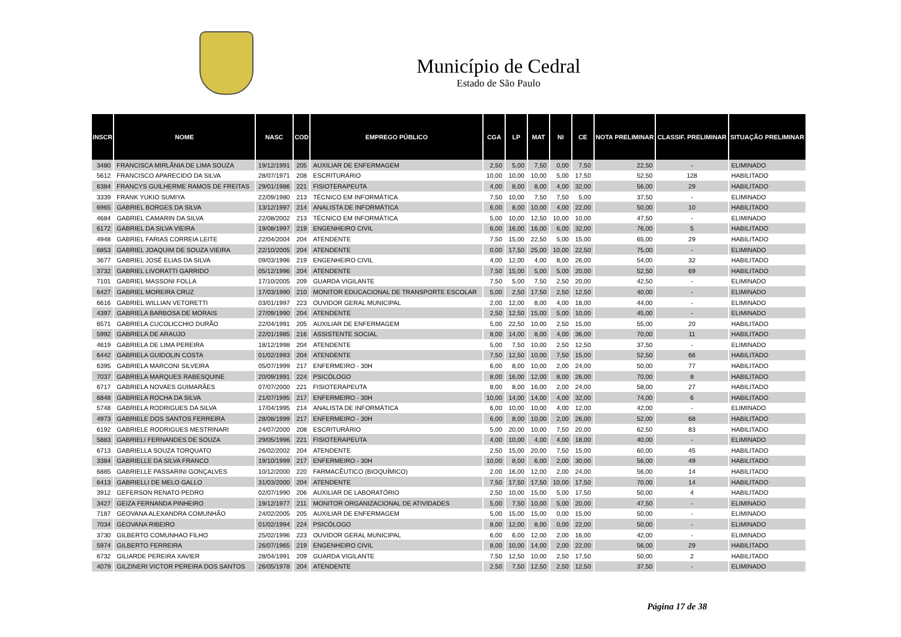Município de Cedral
Estado de São Paulo
| INSCR | NOME | NASC | COD | EMPREGO PÚBLICO | CGA | LP | MAT | NI | CE | NOTA PRELIMINAR | CLASSIF. PRELIMINAR | SITUAÇÃO PRELIMINAR |
| --- | --- | --- | --- | --- | --- | --- | --- | --- | --- | --- | --- | --- |
| 3480 | FRANCISCA MIRLÂNIA DE LIMA SOUZA | 19/12/1991 | 205 | AUXILIAR DE ENFERMAGEM | 2,50 | 5,00 | 7,50 | 0,00 | 7,50 | 22,50 | - | ELIMINADO |
| 5612 | FRANCISCO APARECIDO DA SILVA | 28/07/1971 | 208 | ESCRITURÁRIO | 10,00 | 10,00 | 10,00 | 5,00 | 17,50 | 52,50 | 128 | HABILITADO |
| 6384 | FRANCYS GUILHERME RAMOS DE FREITAS | 29/01/1986 | 221 | FISIOTERAPEUTA | 4,00 | 8,00 | 8,00 | 4,00 | 32,00 | 56,00 | 29 | HABILITADO |
| 3339 | FRANK YUKIO SUMIYA | 22/09/1980 | 213 | TÉCNICO EM INFORMÁTICA | 7,50 | 10,00 | 7,50 | 7,50 | 5,00 | 37,50 | - | ELIMINADO |
| 6965 | GABRIEL BORGES DA SILVA | 13/12/1997 | 214 | ANALISTA DE INFORMÁTICA | 6,00 | 8,00 | 10,00 | 4,00 | 22,00 | 50,00 | 10 | HABILITADO |
| 4684 | GABRIEL CAMARIN DA SILVA | 22/08/2002 | 213 | TÉCNICO EM INFORMÁTICA | 5,00 | 10,00 | 12,50 | 10,00 | 10,00 | 47,50 | - | ELIMINADO |
| 6172 | GABRIEL DA SILVA VIEIRA | 19/08/1997 | 219 | ENGENHEIRO CIVIL | 6,00 | 16,00 | 16,00 | 6,00 | 32,00 | 76,00 | 5 | HABILITADO |
| 4948 | GABRIEL FARIAS CORREIA LEITE | 22/04/2004 | 204 | ATENDENTE | 7,50 | 15,00 | 22,50 | 5,00 | 15,00 | 65,00 | 29 | HABILITADO |
| 6853 | GABRIEL JOAQUIM DE SOUZA VIEIRA | 22/10/2005 | 204 | ATENDENTE | 0,00 | 17,50 | 25,00 | 10,00 | 22,50 | 75,00 | - | ELIMINADO |
| 3677 | GABRIEL JOSÉ ELIAS DA SILVA | 09/03/1996 | 219 | ENGENHEIRO CIVIL | 4,00 | 12,00 | 4,00 | 8,00 | 26,00 | 54,00 | 32 | HABILITADO |
| 3732 | GABRIEL LIVORATTI GARRIDO | 05/12/1996 | 204 | ATENDENTE | 7,50 | 15,00 | 5,00 | 5,00 | 20,00 | 52,50 | 69 | HABILITADO |
| 7101 | GABRIEL MASSONI FOLLA | 17/10/2005 | 209 | GUARDA VIGILANTE | 7,50 | 5,00 | 7,50 | 2,50 | 20,00 | 42,50 | - | ELIMINADO |
| 6427 | GABRIEL MOREIRA CRUZ | 17/03/1990 | 210 | MONITOR EDUCACIONAL DE TRANSPORTE ESCOLAR | 5,00 | 2,50 | 17,50 | 2,50 | 12,50 | 40,00 | - | ELIMINADO |
| 6616 | GABRIEL WILLIAN VETORETTI | 03/01/1997 | 223 | OUVIDOR GERAL MUNICIPAL | 2,00 | 12,00 | 8,00 | 4,00 | 18,00 | 44,00 | - | ELIMINADO |
| 4397 | GABRIELA BARBOSA DE MORAIS | 27/09/1990 | 204 | ATENDENTE | 2,50 | 12,50 | 15,00 | 5,00 | 10,00 | 45,00 | - | ELIMINADO |
| 6571 | GABRIELA CUCOLICCHIO DURÃO | 22/04/1991 | 205 | AUXILIAR DE ENFERMAGEM | 5,00 | 22,50 | 10,00 | 2,50 | 15,00 | 55,00 | 20 | HABILITADO |
| 5992 | GABRIELA DE ARAUJO | 22/01/1985 | 216 | ASSISTENTE SOCIAL | 8,00 | 14,00 | 8,00 | 4,00 | 36,00 | 70,00 | 11 | HABILITADO |
| 4619 | GABRIELA DE LIMA PEREIRA | 18/12/1998 | 204 | ATENDENTE | 5,00 | 7,50 | 10,00 | 2,50 | 12,50 | 37,50 | - | ELIMINADO |
| 6442 | GABRIELA GUIDOLIN COSTA | 01/02/1993 | 204 | ATENDENTE | 7,50 | 12,50 | 10,00 | 7,50 | 15,00 | 52,50 | 66 | HABILITADO |
| 6395 | GABRIELA MARCONI SILVEIRA | 05/07/1999 | 217 | ENFERMEIRO - 30H | 6,00 | 8,00 | 10,00 | 2,00 | 24,00 | 50,00 | 77 | HABILITADO |
| 7037 | GABRIELA MARQUES RABESQUINE | 20/09/1991 | 224 | PSICÓLOGO | 8,00 | 16,00 | 12,00 | 8,00 | 26,00 | 70,00 | 8 | HABILITADO |
| 6717 | GABRIELA NOVAES GUIMARÃES | 07/07/2000 | 221 | FISIOTERAPEUTA | 8,00 | 8,00 | 16,00 | 2,00 | 24,00 | 58,00 | 27 | HABILITADO |
| 6848 | GABRIELA ROCHA DA SILVA | 21/07/1995 | 217 | ENFERMEIRO - 30H | 10,00 | 14,00 | 14,00 | 4,00 | 32,00 | 74,00 | 6 | HABILITADO |
| 5748 | GABRIELA RODRIGUES DA SILVA | 17/04/1995 | 214 | ANALISTA DE INFORMÁTICA | 6,00 | 10,00 | 10,00 | 4,00 | 12,00 | 42,00 | - | ELIMINADO |
| 4973 | GABRIELE DOS SANTOS FERREIRA | 28/08/1999 | 217 | ENFERMEIRO - 30H | 6,00 | 8,00 | 10,00 | 2,00 | 26,00 | 52,00 | 68 | HABILITADO |
| 6192 | GABRIELE RODRIGUES MESTRINARI | 24/07/2000 | 208 | ESCRITURÁRIO | 5,00 | 20,00 | 10,00 | 7,50 | 20,00 | 62,50 | 83 | HABILITADO |
| 5883 | GABRIELI FERNANDES DE SOUZA | 29/05/1996 | 221 | FISIOTERAPEUTA | 4,00 | 10,00 | 4,00 | 4,00 | 18,00 | 40,00 | - | ELIMINADO |
| 6713 | GABRIELLA SOUZA TORQUATO | 26/02/2002 | 204 | ATENDENTE | 2,50 | 15,00 | 20,00 | 7,50 | 15,00 | 60,00 | 45 | HABILITADO |
| 3384 | GABRIELLE DA SILVA FRANCO | 19/10/1999 | 217 | ENFERMEIRO - 30H | 10,00 | 8,00 | 6,00 | 2,00 | 30,00 | 56,00 | 49 | HABILITADO |
| 6885 | GABRIELLE PASSARINI GONÇALVES | 10/12/2000 | 220 | FARMACÊUTICO (BIOQUÍMICO) | 2,00 | 16,00 | 12,00 | 2,00 | 24,00 | 56,00 | 14 | HABILITADO |
| 6413 | GABRIELLI DE MELO GALLO | 31/03/2000 | 204 | ATENDENTE | 7,50 | 17,50 | 17,50 | 10,00 | 17,50 | 70,00 | 14 | HABILITADO |
| 3912 | GEFERSON RENATO PEDRO | 02/07/1990 | 206 | AUXILIAR DE LABORATÓRIO | 2,50 | 10,00 | 15,00 | 5,00 | 17,50 | 50,00 | 4 | HABILITADO |
| 3427 | GEIZA FERNANDA PINHEIRO | 19/12/1977 | 211 | MONITOR ORGANIZACIONAL DE ATIVIDADES | 5,00 | 7,50 | 10,00 | 5,00 | 20,00 | 47,50 | - | ELIMINADO |
| 7187 | GEOVANA ALEXANDRA COMUNHÃO | 24/02/2005 | 205 | AUXILIAR DE ENFERMAGEM | 5,00 | 15,00 | 15,00 | 0,00 | 15,00 | 50,00 | - | ELIMINADO |
| 7034 | GEOVANA RIBEIRO | 01/02/1994 | 224 | PSICÓLOGO | 8,00 | 12,00 | 8,00 | 0,00 | 22,00 | 50,00 | - | ELIMINADO |
| 3730 | GILBERTO COMUNHAO FILHO | 25/02/1996 | 223 | OUVIDOR GERAL MUNICIPAL | 6,00 | 6,00 | 12,00 | 2,00 | 16,00 | 42,00 | - | ELIMINADO |
| 5974 | GILBERTO FERREIRA | 26/07/1965 | 219 | ENGENHEIRO CIVIL | 8,00 | 10,00 | 14,00 | 2,00 | 22,00 | 56,00 | 29 | HABILITADO |
| 6732 | GILIARDE PEREIRA XAVIER | 28/04/1991 | 209 | GUARDA VIGILANTE | 7,50 | 12,50 | 10,00 | 2,50 | 17,50 | 50,00 | 2 | HABILITADO |
| 4079 | GILZINERI VICTOR PEREIRA DOS SANTOS | 26/05/1978 | 204 | ATENDENTE | 2,50 | 7,50 | 12,50 | 2,50 | 12,50 | 37,50 | - | ELIMINADO |
Página 17 de 38